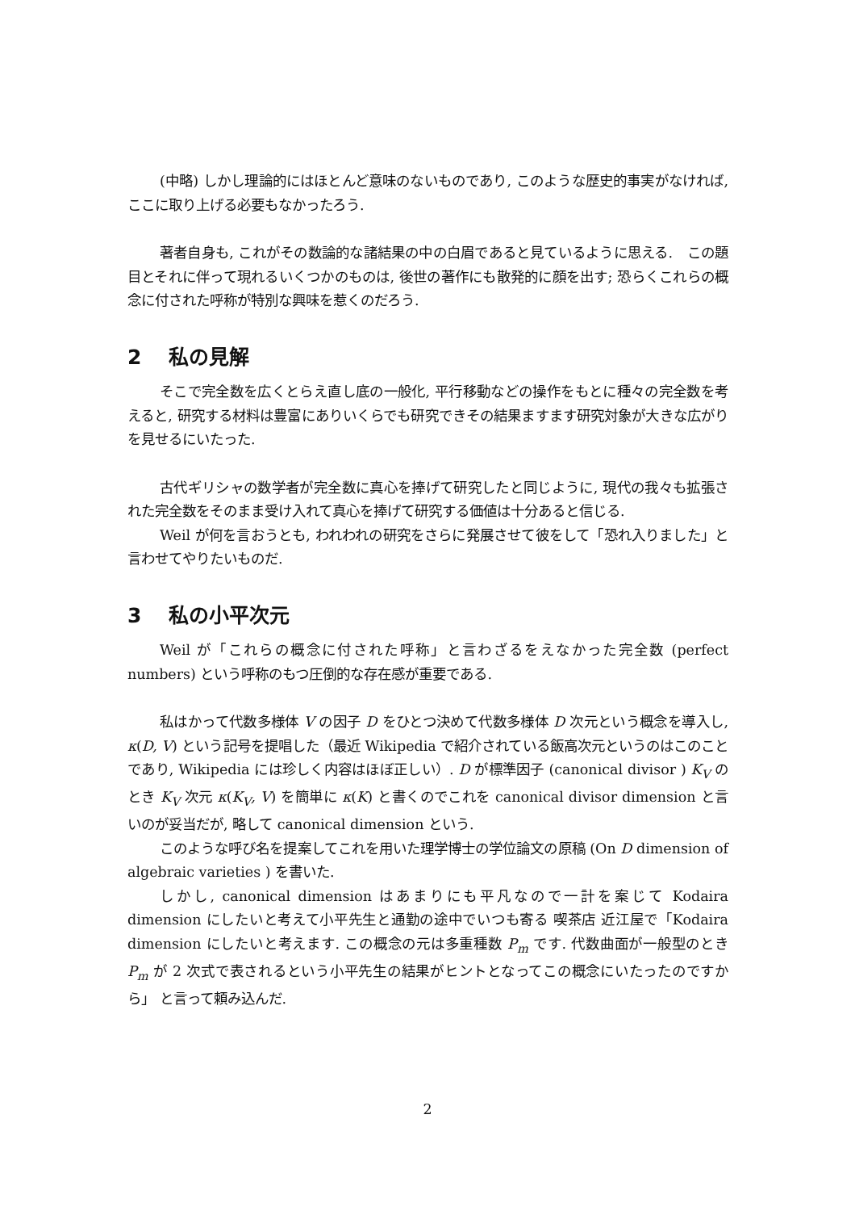(中略) しかし理論的にはほとんど意味のないものであり, このような歴史的事実がなければ, ここに取り上げる必要もなかったろう.
著者自身も, これがその数論的な諸結果の中の白眉であると見ているように思える.　この題目とそれに伴って現れるいくつかのものは, 後世の著作にも散発的に顔を出す; 恐らくこれらの概念に付された呼称が特別な興味を惹くのだろう.
2 私の見解
そこで完全数を広くとらえ直し底の一般化, 平行移動などの操作をもとに種々の完全数を考えると, 研究する材料は豊富にありいくらでも研究できその結果ますます研究対象が大きな広がりを見せるにいたった.
古代ギリシャの数学者が完全数に真心を捧げて研究したと同じように, 現代の我々も拡張された完全数をそのまま受け入れて真心を捧げて研究する価値は十分あると信じる.
Weil が何を言おうとも, われわれの研究をさらに発展させて彼をして「恐れ入りました」と言わせてやりたいものだ.
3 私の小平次元
Weil が「これらの概念に付された呼称」と言わざるをえなかった完全数 (perfect numbers) という呼称のもつ圧倒的な存在感が重要である.
私はかって代数多様体 V の因子 D をひとつ決めて代数多様体 D 次元という概念を導入し, κ(D, V) という記号を提唱した（最近 Wikipedia で紹介されている飯高次元というのはこのことであり, Wikipedia には珍しく内容はほぼ正しい）. D が標準因子 (canonical divisor ) K<sub>V</sub> のとき K<sub>V</sub> 次元 κ(K<sub>V</sub>, V) を簡単に κ(K) と書くのでこれを canonical divisor dimension と言いのが妥当だが, 略して canonical dimension という.
このような呼び名を提案してこれを用いた理学博士の学位論文の原稿 (On D dimension of algebraic varieties ) を書いた.
しかし, canonical dimension はあまりにも平凡なので一計を案じて Kodaira dimension にしたいと考えて小平先生と通勤の途中でいつも寄る 喫茶店 近江屋で「Kodaira dimension にしたいと考えます. この概念の元は多重種数 P<sub>m</sub> です. 代数曲面が一般型のとき P<sub>m</sub> が 2 次式で表されるという小平先生の結果がヒントとなってこの概念にいたったのですから」 と言って頼み込んだ.
2